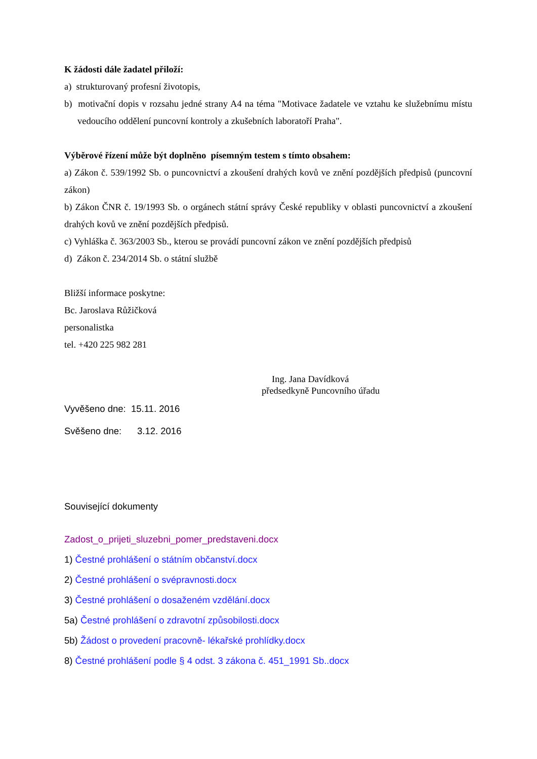K žádosti dále žadatel přiloží:
a) strukturovaný profesní životopis,
b) motivační dopis v rozsahu jedné strany A4 na téma "Motivace žadatele ve vztahu ke služebnímu místu vedoucího oddělení puncovní kontroly a zkušebních laboratoří Praha".
Výběrové řízení může být doplněno písemným testem s tímto obsahem:
a) Zákon č. 539/1992 Sb. o puncovnictví a zkoušení drahých kovů ve znění pozdějších předpisů (puncovní zákon)
b) Zákon ČNR č. 19/1993 Sb. o orgánech státní správy České republiky v oblasti puncovnictví a zkoušení drahých kovů ve znění pozdějších předpisů.
c) Vyhláška č. 363/2003 Sb., kterou se provádí puncovní zákon ve znění pozdějších předpisů
d) Zákon č. 234/2014 Sb. o státní službě
Bližší informace poskytne:
Bc. Jaroslava Růžičková
personalistka
tel. +420 225 982 281
Ing. Jana Davídková
předsedkyně Puncovního úřadu
Vyvěšeno dne: 15.11. 2016
Svěšeno dne: 3.12. 2016
Související dokumenty
Zadost_o_prijeti_sluzebni_pomer_predstaveni.docx
1) Čestné prohlášení o státním občanství.docx
2) Čestné prohlášení o svépravnosti.docx
3) Čestné prohlášení o dosaženém vzdělání.docx
5a) Čestné prohlášení o zdravotní způsobilosti.docx
5b) Žádost o provedení pracovně- lékařské prohlídky.docx
8) Čestné prohlášení podle § 4 odst. 3 zákona č. 451_1991 Sb..docx